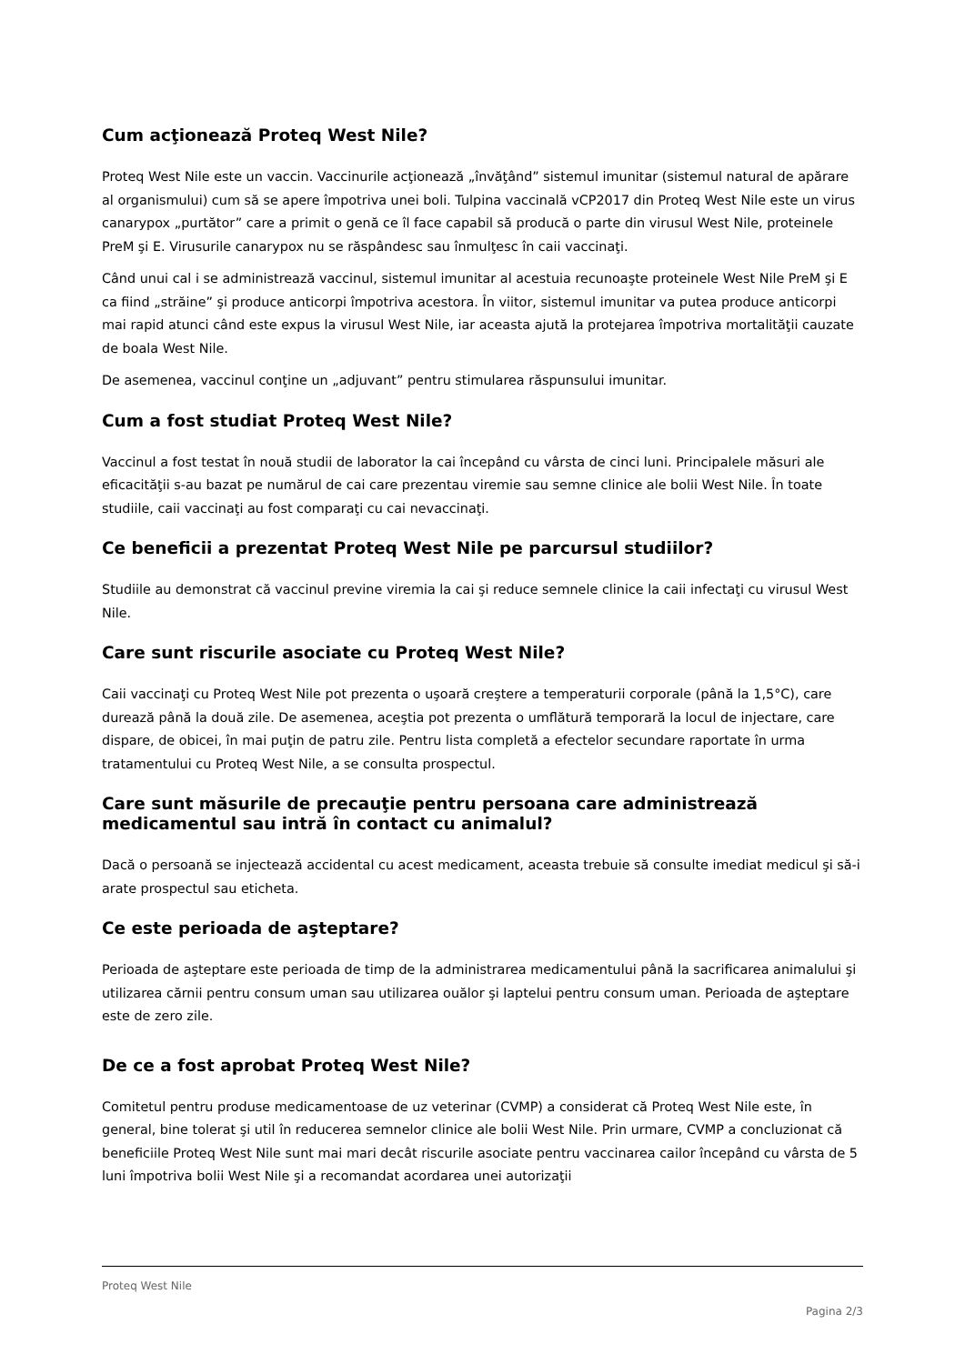Cum acţionează Proteq West Nile?
Proteq West Nile este un vaccin. Vaccinurile acţionează „învăţând” sistemul imunitar (sistemul natural de apărare al organismului) cum să se apere împotriva unei boli. Tulpina vaccinală vCP2017 din Proteq West Nile este un virus canarypox „purtător” care a primit o genă ce îl face capabil să producă o parte din virusul West Nile, proteinele PreM şi E. Virusurile canarypox nu se răspândesc sau înmulţesc în caii vaccinaţi.
Când unui cal i se administrează vaccinul, sistemul imunitar al acestuia recunoaşte proteinele West Nile PreM şi E ca fiind „străine” şi produce anticorpi împotriva acestora. În viitor, sistemul imunitar va putea produce anticorpi mai rapid atunci când este expus la virusul West Nile, iar aceasta ajută la protejarea împotriva mortalităţii cauzate de boala West Nile.
De asemenea, vaccinul conţine un „adjuvant” pentru stimularea răspunsului imunitar.
Cum a fost studiat Proteq West Nile?
Vaccinul a fost testat în nouă studii de laborator la cai începând cu vârsta de cinci luni. Principalele măsuri ale eficacităţii s-au bazat pe numărul de cai care prezentau viremie sau semne clinice ale bolii West Nile. În toate studiile, caii vaccinaţi au fost comparaţi cu cai nevaccinaţi.
Ce beneficii a prezentat Proteq West Nile pe parcursul studiilor?
Studiile au demonstrat că vaccinul previne viremia la cai şi reduce semnele clinice la caii infectaţi cu virusul West Nile.
Care sunt riscurile asociate cu Proteq West Nile?
Caii vaccinaţi cu Proteq West Nile pot prezenta o uşoară creştere a temperaturii corporale (până la 1,5°C), care durează până la două zile. De asemenea, aceştia pot prezenta o umflătură temporară la locul de injectare, care dispare, de obicei, în mai puţin de patru zile. Pentru lista completă a efectelor secundare raportate în urma tratamentului cu Proteq West Nile, a se consulta prospectul.
Care sunt măsurile de precauţie pentru persoana care administrează medicamentul sau intră în contact cu animalul?
Dacă o persoană se injectează accidental cu acest medicament, aceasta trebuie să consulte imediat medicul şi să-i arate prospectul sau eticheta.
Ce este perioada de aşteptare?
Perioada de aşteptare este perioada de timp de la administrarea medicamentului până la sacrificarea animalului şi utilizarea cărnii pentru consum uman sau utilizarea ouălor şi laptelui pentru consum uman. Perioada de aşteptare este de zero zile.
De ce a fost aprobat Proteq West Nile?
Comitetul pentru produse medicamentoase de uz veterinar (CVMP) a considerat că Proteq West Nile este, în general, bine tolerat şi util în reducerea semnelor clinice ale bolii West Nile. Prin urmare, CVMP a concluzionat că beneficiile Proteq West Nile sunt mai mari decât riscurile asociate pentru vaccinarea cailor începând cu vârsta de 5 luni împotriva bolii West Nile şi a recomandat acordarea unei autorizaţii
Proteq West Nile
Pagina 2/3